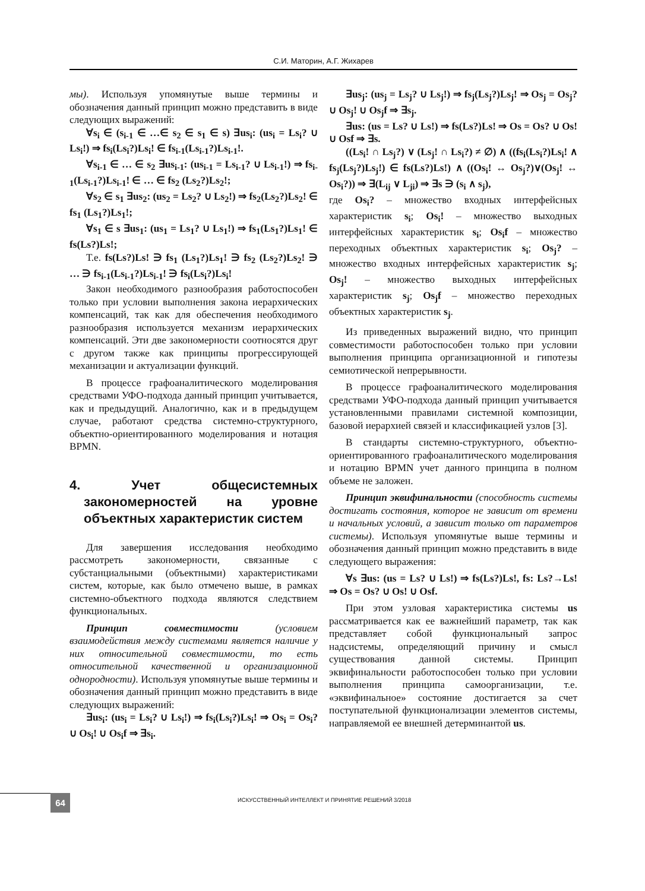С.И. Маторин, А.Г. Жихарев
мы). Используя упомянутые выше термины и обозначения данный принцип можно представить в виде следующих выражений:
∀s<sub>i</sub> ∈ (s<sub>i-1</sub> ∈ …∈ s<sub>2</sub> ∈ s<sub>1</sub> ∈ s) ∃us<sub>i</sub>: (us<sub>i</sub> = Ls<sub>i</sub>? ∪ Ls<sub>i</sub>!) ⇒ fs<sub>i</sub>(Ls<sub>i</sub>?)Ls<sub>i</sub>! ∈ fs<sub>i-1</sub>(Ls<sub>i-1</sub>?)Ls<sub>i-1</sub>!.
∀s<sub>i-1</sub> ∈ … ∈ s<sub>2</sub> ∃us<sub>i-1</sub>: (us<sub>i-1</sub> = Ls<sub>i-1</sub>? ∪ Ls<sub>i-1</sub>!) ⇒ fs<sub>i-1</sub>(Ls<sub>i-1</sub>?)Ls<sub>i-1</sub>! ∈ … ∈ fs<sub>2</sub> (Ls<sub>2</sub>?)Ls<sub>2</sub>!;
∀s<sub>2</sub> ∈ s<sub>1</sub> ∃us<sub>2</sub>: (us<sub>2</sub> = Ls<sub>2</sub>? ∪ Ls<sub>2</sub>!) ⇒ fs<sub>2</sub>(Ls<sub>2</sub>?)Ls<sub>2</sub>! ∈ fs<sub>1</sub> (Ls<sub>1</sub>?)Ls<sub>1</sub>!;
∀s<sub>1</sub> ∈ s ∃us<sub>1</sub>: (us<sub>1</sub> = Ls<sub>1</sub>? ∪ Ls<sub>1</sub>!) ⇒ fs<sub>1</sub>(Ls<sub>1</sub>?)Ls<sub>1</sub>! ∈ fs(Ls?)Ls!;
Т.е. fs(Ls?)Ls! ∋ fs<sub>1</sub> (Ls<sub>1</sub>?)Ls<sub>1</sub>! ∋ fs<sub>2</sub> (Ls<sub>2</sub>?)Ls<sub>2</sub>! ∋ … ∋ fs<sub>i-1</sub>(Ls<sub>i-1</sub>?)Ls<sub>i-1</sub>! ∋ fs<sub>i</sub>(Ls<sub>i</sub>?)Ls<sub>i</sub>!
Закон необходимого разнообразия работоспособен только при условии выполнения закона иерархических компенсаций, так как для обеспечения необходимого разнообразия используется механизм иерархических компенсаций. Эти две закономерности соотносятся друг с другом также как принципы прогрессирующей механизации и актуализации функций.
В процессе графоаналитического моделирования средствами УФО-подхода данный принцип учитывается, как и предыдущий. Аналогично, как и в предыдущем случае, работают средства системно-структурного, объектно-ориентированного моделирования и нотация BPMN.
4. Учет общесистемных закономерностей на уровне объектных характеристик систем
Для завершения исследования необходимо рассмотреть закономерности, связанные с субстанциальными (объектными) характеристиками систем, которые, как было отмечено выше, в рамках системно-объектного подхода являются следствием функциональных.
Принцип совместимости (условием взаимодействия между системами является наличие у них относительной совместимости, то есть относительной качественной и организационной однородности). Используя упомянутые выше термины и обозначения данный принцип можно представить в виде следующих выражений:
∃us<sub>i</sub>: (us<sub>i</sub> = Ls<sub>i</sub>? ∪ Ls<sub>i</sub>!) ⇒ fs<sub>i</sub>(Ls<sub>i</sub>?)Ls<sub>i</sub>! ⇒ Os<sub>i</sub> = Os<sub>i</sub>? ∪ Os<sub>i</sub>! ∪ Os<sub>i</sub>f ⇒ ∃s<sub>i</sub>.
∃us<sub>j</sub>: (us<sub>j</sub> = Ls<sub>j</sub>? ∪ Ls<sub>j</sub>!) ⇒ fs<sub>j</sub>(Ls<sub>j</sub>?)Ls<sub>j</sub>! ⇒ Os<sub>j</sub> = Os<sub>j</sub>? ∪ Os<sub>j</sub>! ∪ Os<sub>j</sub>f ⇒ ∃s<sub>j</sub>.
∃us: (us = Ls? ∪ Ls!) ⇒ fs(Ls?)Ls! ⇒ Os = Os? ∪ Os! ∪ Osf ⇒ ∃s.
((Ls<sub>i</sub>! ∩ Ls<sub>j</sub>?) ∨ (Ls<sub>j</sub>! ∩ Ls<sub>i</sub>?) ≠ ∅) ∧ ((fs<sub>i</sub>(Ls<sub>i</sub>?)Ls<sub>i</sub>! ∧ fs<sub>j</sub>(Ls<sub>j</sub>?)Ls<sub>j</sub>!) ∈ fs(Ls?)Ls!) ∧ ((Os<sub>i</sub>! ↔ Os<sub>j</sub>?)∨(Os<sub>j</sub>! ↔ Os<sub>i</sub>?)) ⇒ ∃(L<sub>ij</sub> ∨ L<sub>ji</sub>) ⇒ ∃s ∋ (s<sub>i</sub> ∧ s<sub>j</sub>),
где Os<sub>i</sub>? – множество входных интерфейсных характеристик s<sub>i</sub>; Os<sub>i</sub>! – множество выходных интерфейсных характеристик s<sub>i</sub>; Os<sub>i</sub>f – множество переходных объектных характеристик s<sub>i</sub>; Os<sub>j</sub>? – множество входных интерфейсных характеристик s<sub>j</sub>; Os<sub>j</sub>! – множество выходных интерфейсных характеристик s<sub>j</sub>; Os<sub>j</sub>f – множество переходных объектных характеристик s<sub>j</sub>.
Из приведенных выражений видно, что принцип совместимости работоспособен только при условии выполнения принципа организационной и гипотезы семиотической непрерывности.
В процессе графоаналитического моделирования средствами УФО-подхода данный принцип учитывается установленными правилами системной композиции, базовой иерархией связей и классификацией узлов [3].
В стандарты системно-структурного, объектно-ориентированного графоаналитического моделирования и нотацию BPMN учет данного принципа в полном объеме не заложен.
Принцип эквифинальности (способность системы достигать состояния, которое не зависит от времени и начальных условий, а зависит только от параметров системы). Используя упомянутые выше термины и обозначения данный принцип можно представить в виде следующего выражения:
∀s ∃us: (us = Ls? ∪ Ls!) ⇒ fs(Ls?)Ls!, fs: Ls?→Ls! ⇒ Os = Os? ∪ Os! ∪ Osf.
При этом узловая характеристика системы us рассматривается как ее важнейший параметр, так как представляет собой функциональный запрос надсистемы, определяющий причину и смысл существования данной системы. Принцип эквифинальности работоспособен только при условии выполнения принципа самоорганизации, т.е. «эквифинальное» состояние достигается за счет поступательной функционализации элементов системы, направляемой ее внешней детерминантой us.
64
ИСКУССТВЕННЫЙ ИНТЕЛЛЕКТ И ПРИНЯТИЕ РЕШЕНИЙ 3/2018